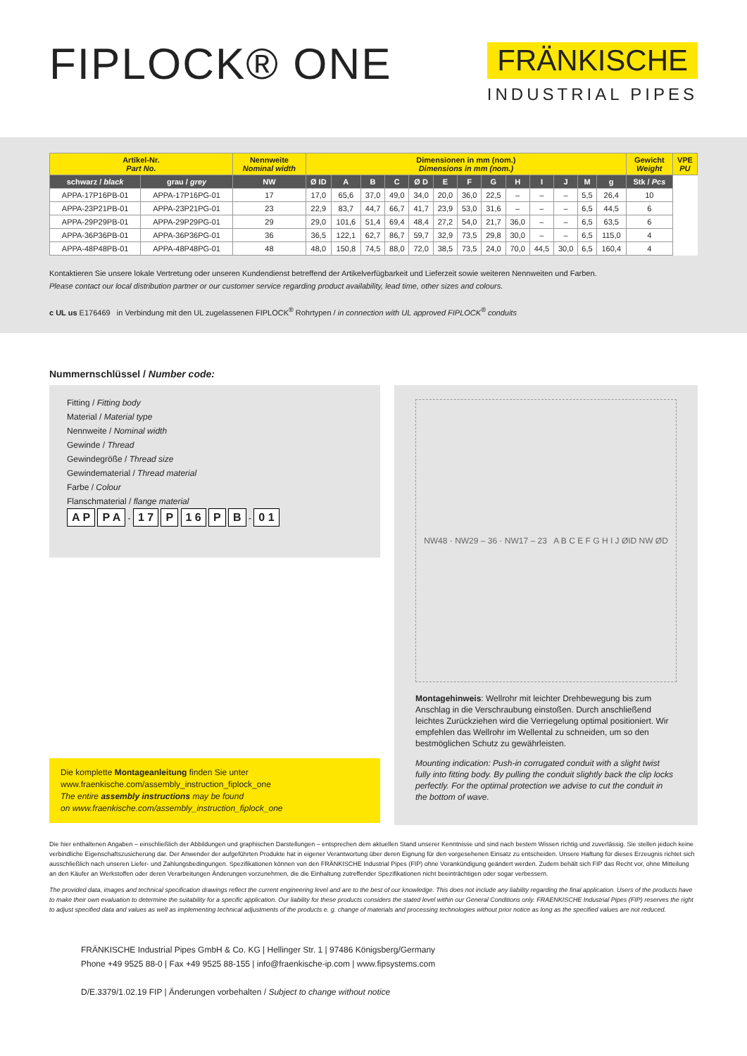FIPLOCK® ONE
FRÄNKISCHE
INDUSTRIAL PIPES
| Artikel-Nr. Part No. | | Nennweite Nominal width | Dimensionen in mm (nom.) Dimensions in mm (nom.) | | | | | | | | | | | | | Gewicht Weight | VPE PU |
| --- | --- | --- | --- | --- | --- | --- | --- | --- | --- | --- | --- | --- | --- | --- | --- | --- | --- |
| schwarz / black | grau / grey | NW | Ø ID | A | B | C | Ø D | E | F | G | H | I | J | M | g | Stk / Pcs | |
| APPA-17P16PB-01 | APPA-17P16PG-01 | 17 | 17,0 | 65,6 | 37,0 | 49,0 | 34,0 | 20,0 | 36,0 | 22,5 | – | – | – | 5,5 | 26,4 | 10 | |
| APPA-23P21PB-01 | APPA-23P21PG-01 | 23 | 22,9 | 83,7 | 44,7 | 66,7 | 41,7 | 23,9 | 53,0 | 31,6 | – | – | – | 6,5 | 44,5 | 6 | |
| APPA-29P29PB-01 | APPA-29P29PG-01 | 29 | 29,0 | 101,6 | 51,4 | 69,4 | 48,4 | 27,2 | 54,0 | 21,7 | 36,0 | – | – | 6,5 | 63,5 | 6 | |
| APPA-36P36PB-01 | APPA-36P36PG-01 | 36 | 36,5 | 122,1 | 62,7 | 86,7 | 59,7 | 32,9 | 73,5 | 29,8 | 30,0 | – | – | 6,5 | 115,0 | 4 | |
| APPA-48P48PB-01 | APPA-48P48PG-01 | 48 | 48,0 | 150,8 | 74,5 | 88,0 | 72,0 | 38,5 | 73,5 | 24,0 | 70,0 | 44,5 | 30,0 | 6,5 | 160,4 | 4 | |
Kontaktieren Sie unsere lokale Vertretung oder unseren Kundendienst betreffend der Artikelverfügbarkeit und Lieferzeit sowie weiteren Nennweiten und Farben.
Please contact our local distribution partner or our customer service regarding product availability, lead time, other sizes and colours.
c UL us E176469 in Verbindung mit den UL zugelassenen FIPLOCK<sup>®</sup> Rohrtypen / in connection with UL approved FIPLOCK<sup>®</sup> conduits
Nummernschlüssel / Number code:
Fitting / Fitting body
Material / Material type
Nennweite / Nominal width
Gewinde / Thread
Gewindegröße / Thread size
Gewindematerial / Thread material
Farbe / Colour
Flanschmaterial / flange material
A P P A - 1 7 P 1 6 P B - 0 1
Die komplette Montageanleitung finden Sie unter
www.fraenkische.com/assembly_instruction_fiplock_one
The entire assembly instructions may be found
on www.fraenkische.com/assembly_instruction_fiplock_one
NW48 · NW29 – 36 · NW17 – 23 A B C E F G H I J ØID NW ØD
Montagehinweis: Wellrohr mit leichter Drehbewegung bis zum Anschlag in die Verschraubung einstoßen. Durch anschließend leichtes Zurückziehen wird die Verriegelung optimal positioniert. Wir empfehlen das Wellrohr im Wellental zu schneiden, um so den bestmöglichen Schutz zu gewährleisten.
Mounting indication: Push-in corrugated conduit with a slight twist fully into fitting body. By pulling the conduit slightly back the clip locks perfectly. For the optimal protection we advise to cut the conduit in the bottom of wave.
Die hier enthaltenen Angaben – einschließlich der Abbildungen und graphischen Darstellungen – entsprechen dem aktuellen Stand unserer Kenntnisse und sind nach bestem Wissen richtig und zuverlässig. Sie stellen jedoch keine verbindliche Eigenschaftszusicherung dar. Der Anwender der aufgeführten Produkte hat in eigener Verantwortung über deren Eignung für den vorgesehenen Einsatz zu entscheiden. Unsere Haftung für dieses Erzeugnis richtet sich ausschließlich nach unseren Liefer- und Zahlungsbedingungen. Spezifikationen können von den FRÄNKISCHE Industrial Pipes (FIP) ohne Vorankündigung geändert werden. Zudem behält sich FIP das Recht vor, ohne Mitteilung an den Käufer an Werkstoffen oder deren Verarbeitungen Änderungen vorzunehmen, die die Einhaltung zutreffender Spezifikationen nicht beeinträchtigen oder sogar verbessern.
The provided data, images and technical specification drawings reflect the current engineering level and are to the best of our knowledge. This does not include any liability regarding the final application. Users of the products have to make their own evaluation to determine the suitability for a specific application. Our liability for these products considers the stated level within our General Conditions only. FRAENKISCHE Industrial Pipes (FIP) reserves the right to adjust specified data and values as well as implementing technical adjustments of the products e. g. change of materials and processing technologies without prior notice as long as the specified values are not reduced.
FRÄNKISCHE Industrial Pipes GmbH & Co. KG | Hellinger Str. 1 | 97486 Königsberg/Germany
Phone +49 9525 88-0 | Fax +49 9525 88-155 | info@fraenkische-ip.com | www.fipsystems.com
D/E.3379/1.02.19 FIP | Änderungen vorbehalten / Subject to change without notice